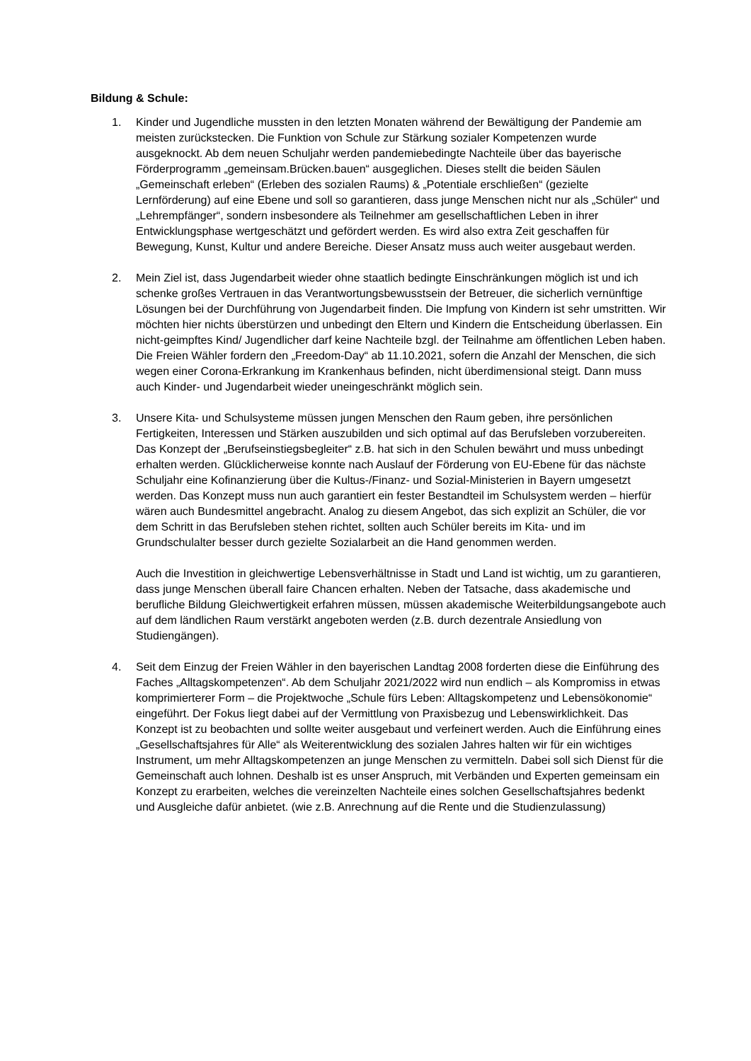Bildung & Schule:
1. Kinder und Jugendliche mussten in den letzten Monaten während der Bewältigung der Pandemie am meisten zurückstecken. Die Funktion von Schule zur Stärkung sozialer Kompetenzen wurde ausgeknockt. Ab dem neuen Schuljahr werden pandemiebedingte Nachteile über das bayerische Förderprogramm „gemeinsam.Brücken.bauen“ ausgeglichen. Dieses stellt die beiden Säulen „Gemeinschaft erleben“ (Erleben des sozialen Raums) & „Potentiale erschließen“ (gezielte Lernförderung) auf eine Ebene und soll so garantieren, dass junge Menschen nicht nur als „Schüler“ und „Lehrempfänger“, sondern insbesondere als Teilnehmer am gesellschaftlichen Leben in ihrer Entwicklungsphase wertgeschätzt und gefördert werden. Es wird also extra Zeit geschaffen für Bewegung, Kunst, Kultur und andere Bereiche. Dieser Ansatz muss auch weiter ausgebaut werden.
2. Mein Ziel ist, dass Jugendarbeit wieder ohne staatlich bedingte Einschränkungen möglich ist und ich schenke großes Vertrauen in das Verantwortungsbewusstsein der Betreuer, die sicherlich vernünftige Lösungen bei der Durchführung von Jugendarbeit finden. Die Impfung von Kindern ist sehr umstritten. Wir möchten hier nichts überstürzen und unbedingt den Eltern und Kindern die Entscheidung überlassen. Ein nicht-geimpftes Kind/ Jugendlicher darf keine Nachteile bzgl. der Teilnahme am öffentlichen Leben haben. Die Freien Wähler fordern den „Freedom-Day“ ab 11.10.2021, sofern die Anzahl der Menschen, die sich wegen einer Corona-Erkrankung im Krankenhaus befinden, nicht überdimensional steigt. Dann muss auch Kinder- und Jugendarbeit wieder uneingeschränkt möglich sein.
3. Unsere Kita- und Schulsysteme müssen jungen Menschen den Raum geben, ihre persönlichen Fertigkeiten, Interessen und Stärken auszubilden und sich optimal auf das Berufsleben vorzubereiten. Das Konzept der „Berufseinstiegsbegleiter“ z.B. hat sich in den Schulen bewährt und muss unbedingt erhalten werden. Glücklicherweise konnte nach Auslauf der Förderung von EU-Ebene für das nächste Schuljahr eine Kofinanzierung über die Kultus-/Finanz- und Sozial-Ministerien in Bayern umgesetzt werden. Das Konzept muss nun auch garantiert ein fester Bestandteil im Schulsystem werden – hierfür wären auch Bundesmittel angebracht. Analog zu diesem Angebot, das sich explizit an Schüler, die vor dem Schritt in das Berufsleben stehen richtet, sollten auch Schüler bereits im Kita- und im Grundschulalter besser durch gezielte Sozialarbeit an die Hand genommen werden.
Auch die Investition in gleichwertige Lebensverhältnisse in Stadt und Land ist wichtig, um zu garantieren, dass junge Menschen überall faire Chancen erhalten. Neben der Tatsache, dass akademische und berufliche Bildung Gleichwertigkeit erfahren müssen, müssen akademische Weiterbildungsangebote auch auf dem ländlichen Raum verstärkt angeboten werden (z.B. durch dezentrale Ansiedlung von Studiengängen).
4. Seit dem Einzug der Freien Wähler in den bayerischen Landtag 2008 forderten diese die Einführung des Faches „Alltagskompetenzen“. Ab dem Schuljahr 2021/2022 wird nun endlich – als Kompromiss in etwas komprimierterer Form – die Projektwoche „Schule fürs Leben: Alltagskompetenz und Lebensökonomie“ eingeführt. Der Fokus liegt dabei auf der Vermittlung von Praxisbezug und Lebenswirklichkeit. Das Konzept ist zu beobachten und sollte weiter ausgebaut und verfeinert werden. Auch die Einführung eines „Gesellschaftsjahres für Alle“ als Weiterentwicklung des sozialen Jahres halten wir für ein wichtiges Instrument, um mehr Alltagskompetenzen an junge Menschen zu vermitteln. Dabei soll sich Dienst für die Gemeinschaft auch lohnen. Deshalb ist es unser Anspruch, mit Verbänden und Experten gemeinsam ein Konzept zu erarbeiten, welches die vereinzelten Nachteile eines solchen Gesellschaftsjahres bedenkt und Ausgleiche dafür anbietet. (wie z.B. Anrechnung auf die Rente und die Studienzulassung)